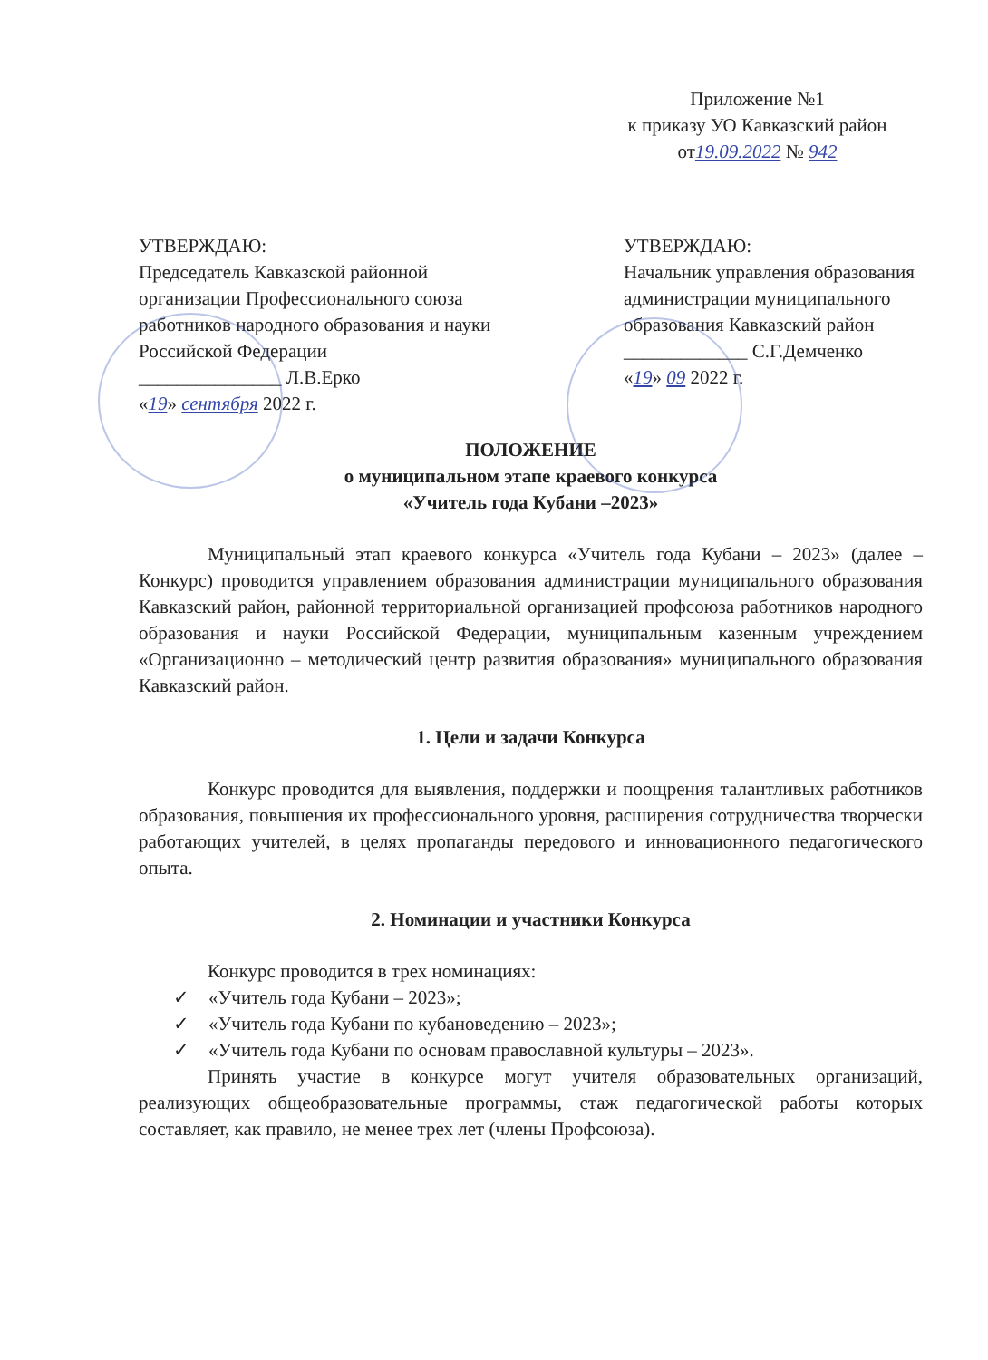Приложение №1
к приказу УО Кавказский район
от19.09.2022 № 942
УТВЕРЖДАЮ:
Председатель Кавказской районной организации Профессионального союза работников народного образования и науки Российской Федерации
_______________ Л.В.Ерко
«19» сентября 2022 г.
УТВЕРЖДАЮ:
Начальник управления образования администрации муниципального образования Кавказский район
_____________ С.Г.Демченко
«19» 09 2022 г.
ПОЛОЖЕНИЕ
о муниципальном этапе краевого конкурса
«Учитель года Кубани –2023»
Муниципальный этап краевого конкурса «Учитель года Кубани – 2023» (далее – Конкурс) проводится управлением образования администрации муниципального образования Кавказский район, районной территориальной организацией профсоюза работников народного образования и науки Российской Федерации, муниципальным казенным учреждением «Организационно – методический центр развития образования» муниципального образования Кавказский район.
1. Цели и задачи Конкурса
Конкурс проводится для выявления, поддержки и поощрения талантливых работников образования, повышения их профессионального уровня, расширения сотрудничества творчески работающих учителей, в целях пропаганды передового и инновационного педагогического опыта.
2. Номинации и участники Конкурса
Конкурс проводится в трех номинациях:
✓ «Учитель года Кубани – 2023»;
✓ «Учитель года Кубани по кубановедению – 2023»;
✓ «Учитель года Кубани по основам православной культуры – 2023».
Принять участие в конкурсе могут учителя образовательных организаций, реализующих общеобразовательные программы, стаж педагогической работы которых составляет, как правило, не менее трех лет (члены Профсоюза).